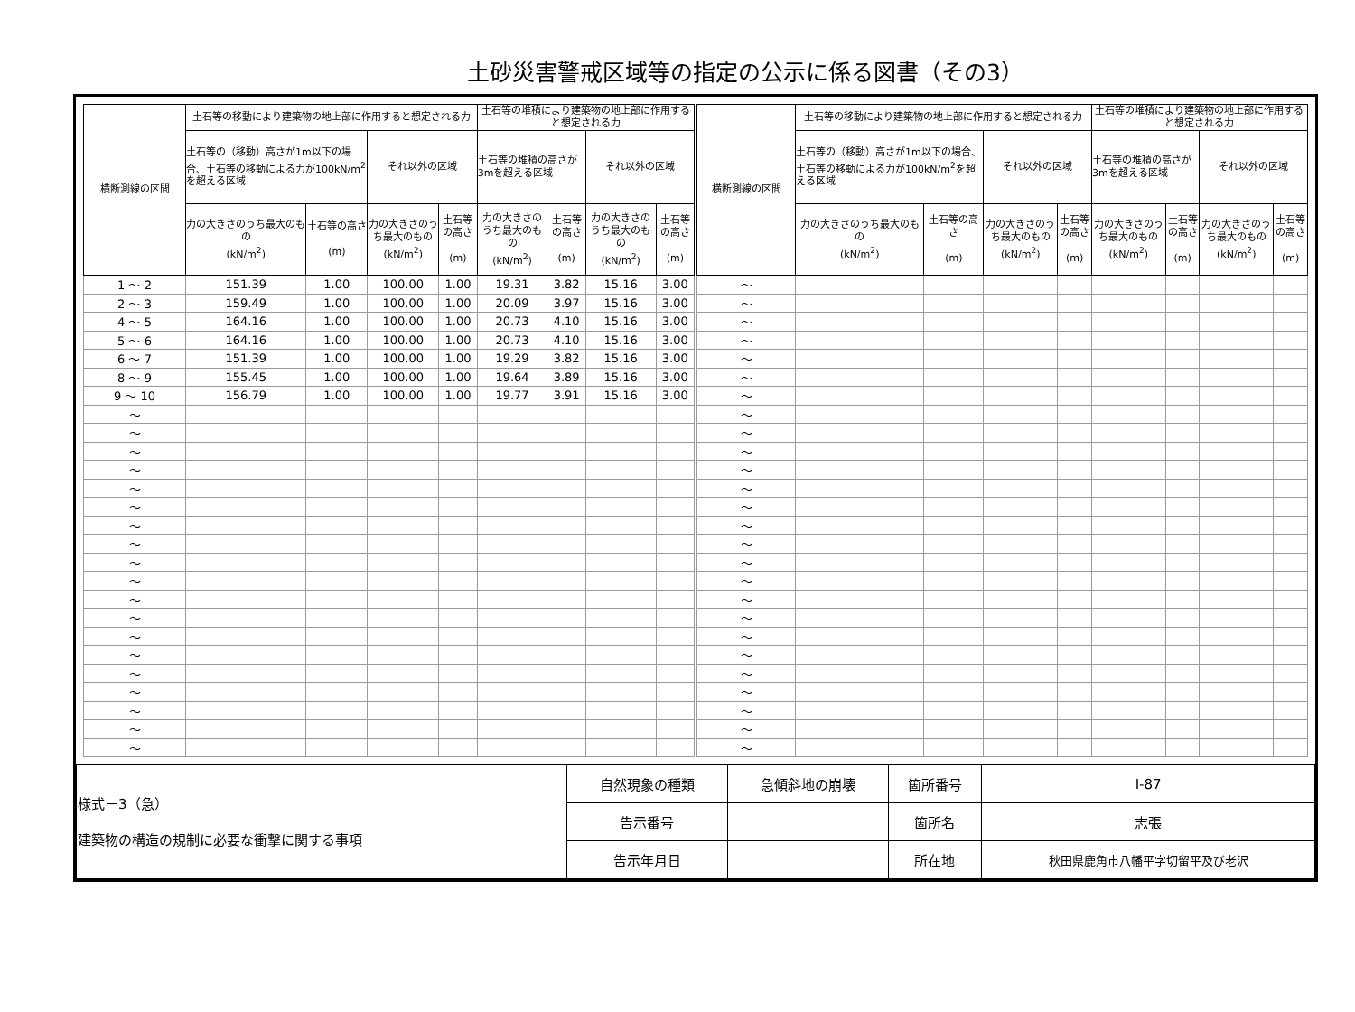土砂災害警戒区域等の指定の公示に係る図書（その3）
| 横断測線の区間 | 土石等の移動により建築物の地上部に作用すると想定される力 | | | | 土石等の堆積により建築物の地上部に作用すると想定される力 | | | |
| --- | --- | --- | --- | --- | --- | --- | --- | --- |
| | 土石等の（移動）高さが1m以下の場合、土石等の移動による力が100kN/m<sup>2</sup>を超える区域 | | それ以外の区域 | | 土石等の堆積の高さが3mを超える区域 | | それ以外の区域 | |
| | 力の大きさのうち最大のもの (kN/m<sup>2</sup>) | 土石等の高さ (m) | 力の大きさのうち最大のもの (kN/m<sup>2</sup>) | 土石等の高さ (m) | 力の大きさのうち最大のもの (kN/m<sup>2</sup>) | 土石等の高さ (m) | 力の大きさのうち最大のもの (kN/m<sup>2</sup>) | 土石等の高さ (m) |
| 1 ～ 2 | 151.39 | 1.00 | 100.00 | 1.00 | 19.31 | 3.82 | 15.16 | 3.00 |
| 2 ～ 3 | 159.49 | 1.00 | 100.00 | 1.00 | 20.09 | 3.97 | 15.16 | 3.00 |
| 4 ～ 5 | 164.16 | 1.00 | 100.00 | 1.00 | 20.73 | 4.10 | 15.16 | 3.00 |
| 5 ～ 6 | 164.16 | 1.00 | 100.00 | 1.00 | 20.73 | 4.10 | 15.16 | 3.00 |
| 6 ～ 7 | 151.39 | 1.00 | 100.00 | 1.00 | 19.29 | 3.82 | 15.16 | 3.00 |
| 8 ～ 9 | 155.45 | 1.00 | 100.00 | 1.00 | 19.64 | 3.89 | 15.16 | 3.00 |
| 9 ～ 10 | 156.79 | 1.00 | 100.00 | 1.00 | 19.77 | 3.91 | 15.16 | 3.00 |
| ～ | | | | | | | | |
| ～ | | | | | | | | |
| ～ | | | | | | | | |
| ～ | | | | | | | | |
| ～ | | | | | | | | |
| ～ | | | | | | | | |
| ～ | | | | | | | | |
| ～ | | | | | | | | |
| ～ | | | | | | | | |
| ～ | | | | | | | | |
| ～ | | | | | | | | |
| ～ | | | | | | | | |
| ～ | | | | | | | | |
| ～ | | | | | | | | |
| ～ | | | | | | | | |
| ～ | | | | | | | | |
| ～ | | | | | | | | |
| ～ | | | | | | | | |
| ～ | | | | | | | | |
| 横断測線の区間 | 土石等の移動により建築物の地上部に作用すると想定される力 | | | | 土石等の堆積により建築物の地上部に作用すると想定される力 | | | |
| --- | --- | --- | --- | --- | --- | --- | --- | --- |
| | 土石等の（移動）高さが1m以下の場合、土石等の移動による力が100kN/m<sup>2</sup>を超える区域 | | それ以外の区域 | | 土石等の堆積の高さが3mを超える区域 | | それ以外の区域 | |
| | 力の大きさのうち最大のもの (kN/m<sup>2</sup>) | 土石等の高さ (m) | 力の大きさのうち最大のもの (kN/m<sup>2</sup>) | 土石等の高さ (m) | 力の大きさのうち最大のもの (kN/m<sup>2</sup>) | 土石等の高さ (m) | 力の大きさのうち最大のもの (kN/m<sup>2</sup>) | 土石等の高さ (m) |
| ～ | | | | | | | | |
| ～ | | | | | | | | |
| ～ | | | | | | | | |
| ～ | | | | | | | | |
| ～ | | | | | | | | |
| ～ | | | | | | | | |
| ～ | | | | | | | | |
| ～ | | | | | | | | |
| ～ | | | | | | | | |
| ～ | | | | | | | | |
| ～ | | | | | | | | |
| ～ | | | | | | | | |
| ～ | | | | | | | | |
| ～ | | | | | | | | |
| ～ | | | | | | | | |
| ～ | | | | | | | | |
| ～ | | | | | | | | |
| ～ | | | | | | | | |
| ～ | | | | | | | | |
| ～ | | | | | | | | |
| ～ | | | | | | | | |
| ～ | | | | | | | | |
| ～ | | | | | | | | |
| ～ | | | | | | | | |
| ～ | | | | | | | | |
| ～ | | | | | | | | |
| 様式－3（急） 建築物の構造の規制に必要な衝撃に関する事項 | 自然現象の種類 | 急傾斜地の崩壊 | 箇所番号 | Ⅰ-87 |
| | 告示番号 | | 箇所名 | 志張 |
| | 告示年月日 | | 所在地 | 秋田県鹿角市八幡平字切留平及び老沢 |